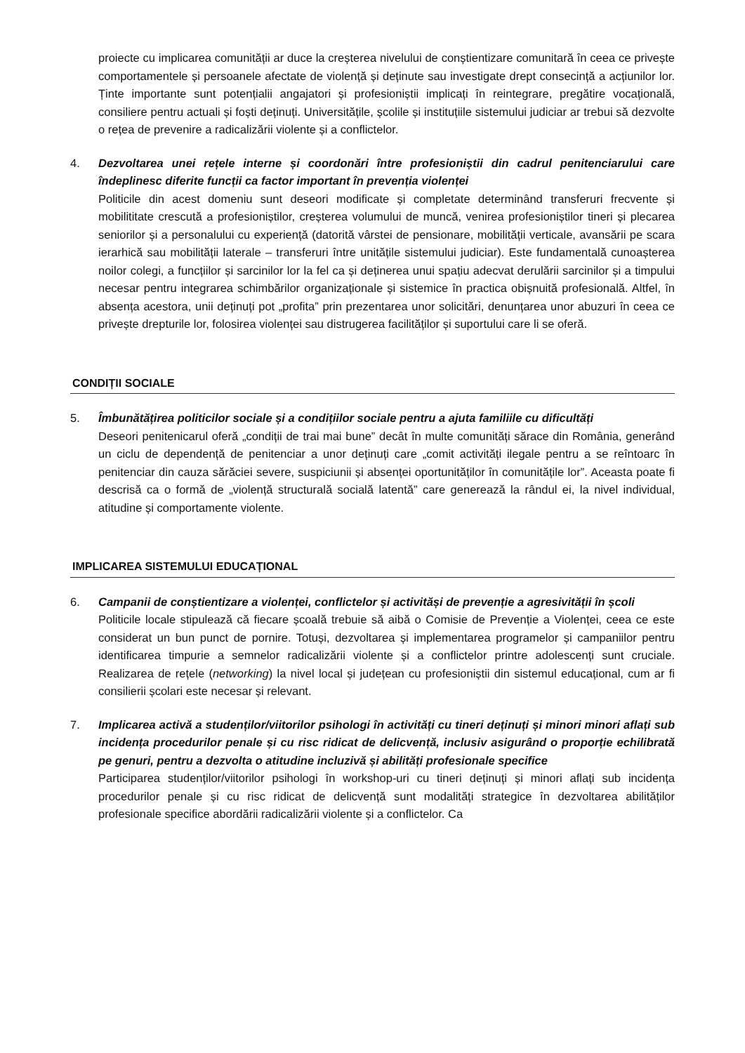proiecte cu implicarea comunității ar duce la creșterea nivelului de conștientizare comunitară în ceea ce privește comportamentele și persoanele afectate de violență și deținute sau investigate drept consecință a acțiunilor lor. Ținte importante sunt potențialii angajatori și profesioniștii implicați în reintegrare, pregătire vocațională, consiliere pentru actuali și foști deținuți. Universitățile, școlile și instituțiile sistemului judiciar ar trebui să dezvolte o rețea de prevenire a radicalizării violente și a conflictelor.
4. Dezvoltarea unei rețele interne și coordonări între profesioniștii din cadrul penitenciarului care îndeplinesc diferite funcții ca factor important în prevenția violenței
Politicile din acest domeniu sunt deseori modificate și completate determinând transferuri frecvente și mobilititate crescută a profesioniștilor, creșterea volumului de muncă, venirea profesioniștilor tineri și plecarea seniorilor și a personalului cu experiență (datorită vârstei de pensionare, mobilității verticale, avansării pe scara ierarhică sau mobilității laterale – transferuri între unitățile sistemului judiciar). Este fundamentală cunoașterea noilor colegi, a funcțiilor și sarcinilor lor la fel ca și deținerea unui spațiu adecvat derulării sarcinilor și a timpului necesar pentru integrarea schimbărilor organizaționale și sistemice în practica obișnuită profesională. Altfel, în absența acestora, unii deținuți pot „profita” prin prezentarea unor solicitări, denunțarea unor abuzuri în ceea ce privește drepturile lor, folosirea violenței sau distrugerea facilităților și suportului care li se oferă.
CONDIȚII SOCIALE
5. Îmbunătățirea politicilor sociale și a condițiilor sociale pentru a ajuta familiile cu dificultăți
Deseori penitenicarul oferă „condiții de trai mai bune” decât în multe comunități sărace din România, generând un ciclu de dependență de penitenciar a unor deținuți care „comit activități ilegale pentru a se reîntoarc în penitenciar din cauza sărăciei severe, suspiciunii și absenței oportunităților în comunitățile lor”. Aceasta poate fi descrisă ca o formă de „violență structurală socială latentă” care generează la rândul ei, la nivel individual, atitudine și comportamente violente.
IMPLICAREA SISTEMULUI EDUCAȚIONAL
6. Campanii de conștientizare a violenței, conflictelor și activităși de prevenție a agresivității în școli
Politicile locale stipulează că fiecare școală trebuie să aibă o Comisie de Prevenție a Violenței, ceea ce este considerat un bun punct de pornire. Totuși, dezvoltarea și implementarea programelor și campaniilor pentru identificarea timpurie a semnelor radicalizării violente și a conflictelor printre adolescenți sunt cruciale. Realizarea de rețele (networking) la nivel local și județean cu profesioniștii din sistemul educațional, cum ar fi consilierii școlari este necesar și relevant.
7. Implicarea activă a studenților/viitorilor psihologi în activități cu tineri deținuți și minori minori aflați sub incidența procedurilor penale și cu risc ridicat de delicvență, inclusiv asigurând o proporție echilibrată pe genuri, pentru a dezvolta o atitudine incluzivă și abilități profesionale specifice
Participarea studenților/viitorilor psihologi în workshop-uri cu tineri deținuți și minori aflați sub incidența procedurilor penale și cu risc ridicat de delicvență sunt modalități strategice în dezvoltarea abilităților profesionale specifice abordării radicalizării violente și a conflictelor. Ca